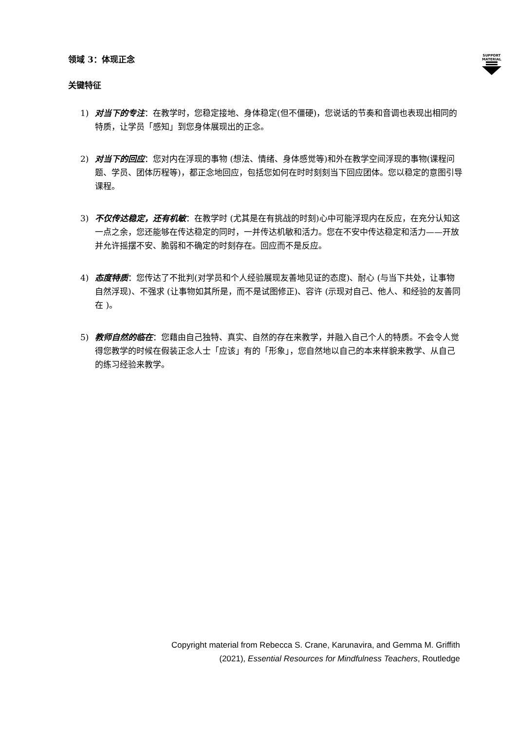SUPPORT MATERIAL
领域 3：体现正念
关键特征
1) 对当下的专注：在教学时，您稳定接地、身体稳定(但不僵硬)，您说话的节奏和音调也表现出相同的特质，让学员「感知」到您身体展现出的正念。
2) 对当下的回应：您对内在浮现的事物 (想法、情绪、身体感觉等)和外在教学空间浮现的事物(课程问题、学员、团体历程等)，都正念地回应，包括您如何在时时刻刻当下回应团体。您以稳定的意图引导课程。
3) 不仅传达稳定，还有机敏：在教学时 (尤其是在有挑战的时刻)心中可能浮现内在反应，在充分认知这一点之余，您还能够在传达稳定的同时，一并传达机敏和活力。您在不安中传达稳定和活力——开放并允许摇摆不安、脆弱和不确定的时刻存在。回应而不是反应。
4) 态度特质：您传达了不批判(对学员和个人经验展现友善地见证的态度)、耐心 (与当下共处，让事物自然浮现)、不强求 (让事物如其所是，而不是试图修正)、容许 (示现对自己、他人、和经验的友善同在 )。
5) 教师自然的临在：您藉由自己独特、真实、自然的存在来教学，并融入自己个人的特质。不会令人觉得您教学的时候在假装正念人士「应该」有的「形象」，您自然地以自己的本来样貌来教学、从自己的练习经验来教学。
Copyright material from Rebecca S. Crane, Karunavira, and Gemma M. Griffith
(2021), Essential Resources for Mindfulness Teachers, Routledge